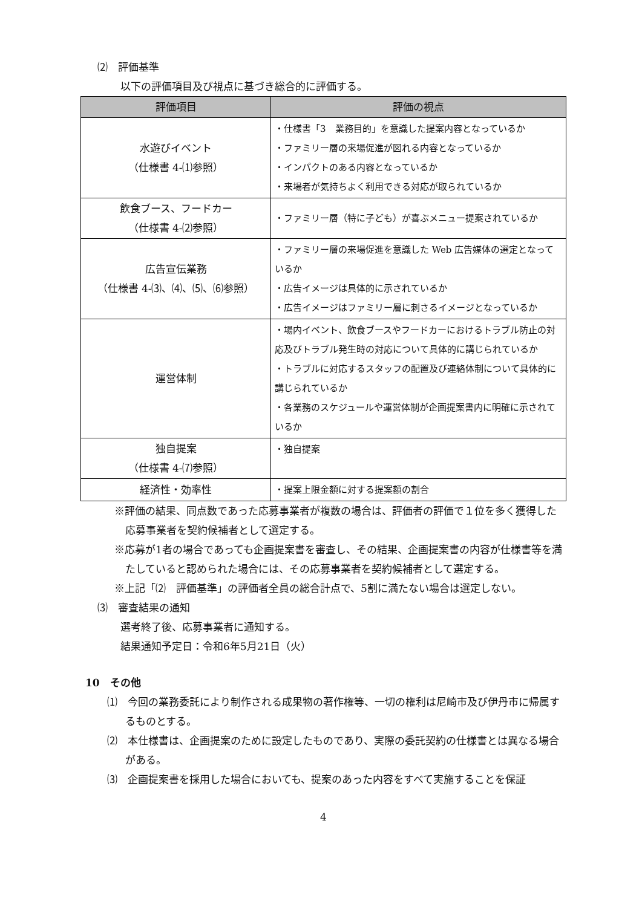⑵　評価基準
以下の評価項目及び視点に基づき総合的に評価する。
| 評価項目 | 評価の視点 |
| --- | --- |
| 水遊びイベント （仕様書 4-⑴参照） | ・仕様書「3 業務目的」を意識した提案内容となっているか ・ファミリー層の来場促進が図れる内容となっているか ・インパクトのある内容となっているか ・来場者が気持ちよく利用できる対応が取られているか |
| 飲食ブース、フードカー （仕様書 4-⑵参照） | ・ファミリー層（特に子ども）が喜ぶメニュー提案されているか |
| 広告宣伝業務 （仕様書 4-⑶、⑷、⑸、⑹参照） | ・ファミリー層の来場促進を意識した Web 広告媒体の選定となっているか ・広告イメージは具体的に示されているか ・広告イメージはファミリー層に刺さるイメージとなっているか |
| 運営体制 | ・場内イベント、飲食ブースやフードカーにおけるトラブル防止の対応及びトラブル発生時の対応について具体的に講じられているか ・トラブルに対応するスタッフの配置及び連絡体制について具体的に講じられているか ・各業務のスケジュールや運営体制が企画提案書内に明確に示されているか |
| 独自提案 （仕様書 4-⑺参照） | ・独自提案 |
| 経済性・効率性 | ・提案上限金額に対する提案額の割合 |
※評価の結果、同点数であった応募事業者が複数の場合は、評価者の評価で１位を多く獲得した応募事業者を契約候補者として選定する。
※応募が1者の場合であっても企画提案書を審査し、その結果、企画提案書の内容が仕様書等を満たしていると認められた場合には、その応募事業者を契約候補者として選定する。
※上記「⑵　評価基準」の評価者全員の総合計点で、5割に満たない場合は選定しない。
⑶　審査結果の通知
選考終了後、応募事業者に通知する。
結果通知予定日：令和6年5月21日（火）
10　その他
⑴　今回の業務委託により制作される成果物の著作権等、一切の権利は尼崎市及び伊丹市に帰属するものとする。
⑵　本仕様書は、企画提案のために設定したものであり、実際の委託契約の仕様書とは異なる場合がある。
⑶　企画提案書を採用した場合においても、提案のあった内容をすべて実施することを保証
4